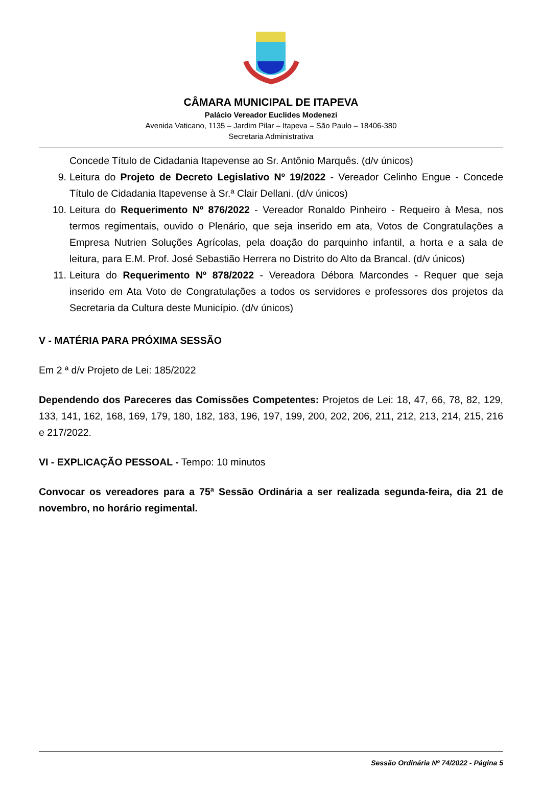CÂMARA MUNICIPAL DE ITAPEVA
Palácio Vereador Euclides Modenezi
Avenida Vaticano, 1135 – Jardim Pilar – Itapeva – São Paulo – 18406-380
Secretaria Administrativa
Concede Título de Cidadania Itapevense ao Sr. Antônio Marquês. (d/v únicos)
9. Leitura do Projeto de Decreto Legislativo Nº 19/2022 - Vereador Celinho Engue - Concede Título de Cidadania Itapevense à Sr.ª Clair Dellani. (d/v únicos)
10. Leitura do Requerimento Nº 876/2022 - Vereador Ronaldo Pinheiro - Requeiro à Mesa, nos termos regimentais, ouvido o Plenário, que seja inserido em ata, Votos de Congratulações a Empresa Nutrien Soluções Agrícolas, pela doação do parquinho infantil, a horta e a sala de leitura, para E.M. Prof. José Sebastião Herrera no Distrito do Alto da Brancal. (d/v únicos)
11. Leitura do Requerimento Nº 878/2022 - Vereadora Débora Marcondes - Requer que seja inserido em Ata Voto de Congratulações a todos os servidores e professores dos projetos da Secretaria da Cultura deste Município. (d/v únicos)
V - MATÉRIA PARA PRÓXIMA SESSÃO
Em 2 ª d/v Projeto de Lei: 185/2022
Dependendo dos Pareceres das Comissões Competentes: Projetos de Lei: 18, 47, 66, 78, 82, 129, 133, 141, 162, 168, 169, 179, 180, 182, 183, 196, 197, 199, 200, 202, 206, 211, 212, 213, 214, 215, 216 e 217/2022.
VI - EXPLICAÇÃO PESSOAL - Tempo: 10 minutos
Convocar os vereadores para a 75ª Sessão Ordinária a ser realizada segunda-feira, dia 21 de novembro, no horário regimental.
Sessão Ordinária Nº 74/2022 - Página 5